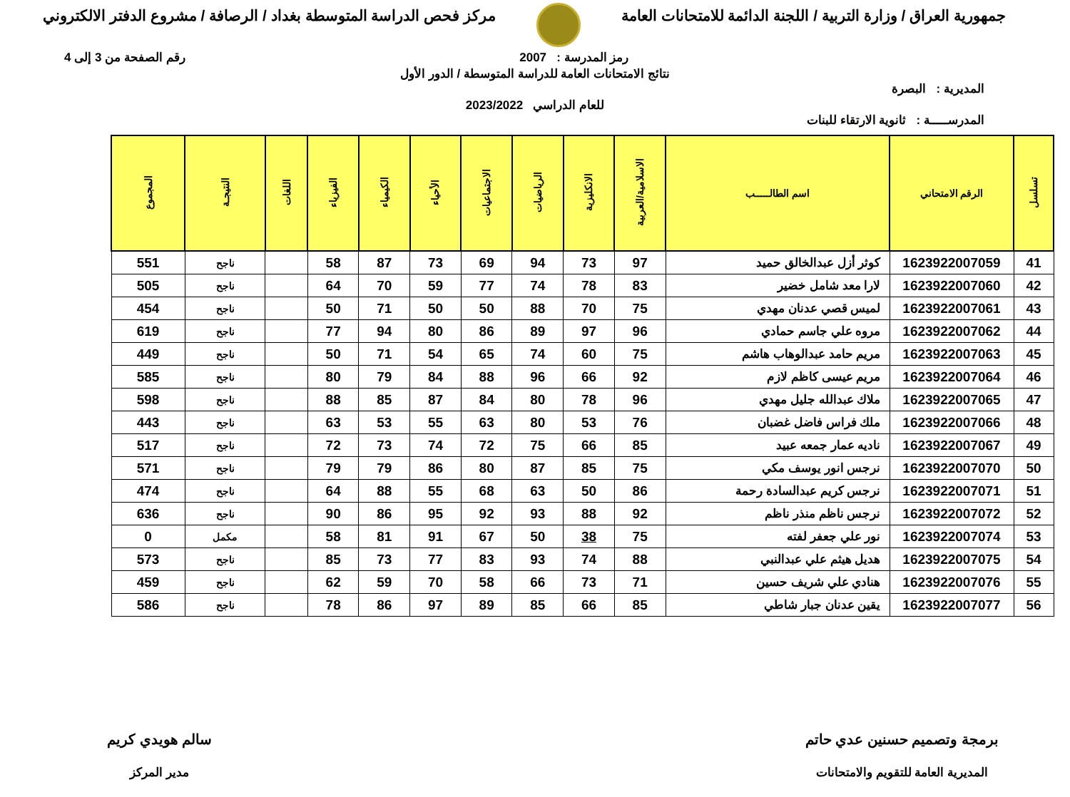جمهورية العراق / وزارة التربية / اللجنة الدائمة للامتحانات العامة
مركز فحص الدراسة المتوسطة بغداد / الرصافة / مشروع الدفتر الالكتروني
رمز المدرسة : 2007 رقم الصفحة من 3 إلى 4
نتائج الامتحانات العامة للدراسة المتوسطة / الدور الأول
المديرية : البصرة
للعام الدراسي 2023/2022
المدرســـــة : ثانوية الارتقاء للبنات
| تسلسل | الرقم الامتحاني | اسم الطالـــــب | الاسلامية/العربية | الانكليزية | الرياضيات | الاجتماعيات | الأحياء | الكيمياء | الفيزياء | اللغات | النتيجـة | المجموع |
| --- | --- | --- | --- | --- | --- | --- | --- | --- | --- | --- | --- | --- |
| 41 | 1623922007059 | كوثر أزل عبدالخالق حميد | 97 | 73 | 94 | 69 | 73 | 87 | 58 | | ناجح | 551 |
| 42 | 1623922007060 | لارا معد شامل خضير | 83 | 78 | 74 | 77 | 59 | 70 | 64 | | ناجح | 505 |
| 43 | 1623922007061 | لميس قصي عدنان مهدي | 75 | 70 | 88 | 50 | 50 | 71 | 50 | | ناجح | 454 |
| 44 | 1623922007062 | مروه علي جاسم حمادي | 96 | 97 | 89 | 86 | 80 | 94 | 77 | | ناجح | 619 |
| 45 | 1623922007063 | مريم حامد عبدالوهاب هاشم | 75 | 60 | 74 | 65 | 54 | 71 | 50 | | ناجح | 449 |
| 46 | 1623922007064 | مريم عيسى كاظم لازم | 92 | 66 | 96 | 88 | 84 | 79 | 80 | | ناجح | 585 |
| 47 | 1623922007065 | ملاك عبدالله جليل مهدي | 96 | 78 | 80 | 84 | 87 | 85 | 88 | | ناجح | 598 |
| 48 | 1623922007066 | ملك فراس فاضل غضبان | 76 | 53 | 80 | 63 | 55 | 53 | 63 | | ناجح | 443 |
| 49 | 1623922007067 | ناديه عمار جمعه عبيد | 85 | 66 | 75 | 72 | 74 | 73 | 72 | | ناجح | 517 |
| 50 | 1623922007070 | نرجس انور يوسف مكي | 75 | 85 | 87 | 80 | 86 | 79 | 79 | | ناجح | 571 |
| 51 | 1623922007071 | نرجس كريم عبدالسادة رحمة | 86 | 50 | 63 | 68 | 55 | 88 | 64 | | ناجح | 474 |
| 52 | 1623922007072 | نرجس ناظم منذر ناظم | 92 | 88 | 93 | 92 | 95 | 86 | 90 | | ناجح | 636 |
| 53 | 1623922007074 | نور علي جعفر لفته | 75 | 38 | 50 | 67 | 91 | 81 | 58 | | مكمل | 0 |
| 54 | 1623922007075 | هديل هيثم علي عبدالنبي | 88 | 74 | 93 | 83 | 77 | 73 | 85 | | ناجح | 573 |
| 55 | 1623922007076 | هنادي علي شريف حسين | 71 | 73 | 66 | 58 | 70 | 59 | 62 | | ناجح | 459 |
| 56 | 1623922007077 | يقين عدنان جبار شاطي | 85 | 66 | 85 | 89 | 97 | 86 | 78 | | ناجح | 586 |
برمجة وتصميم حسنين عدي حاتم
المديرية العامة للتقويم والامتحانات
سالم هويدي كريم
مدير المركز